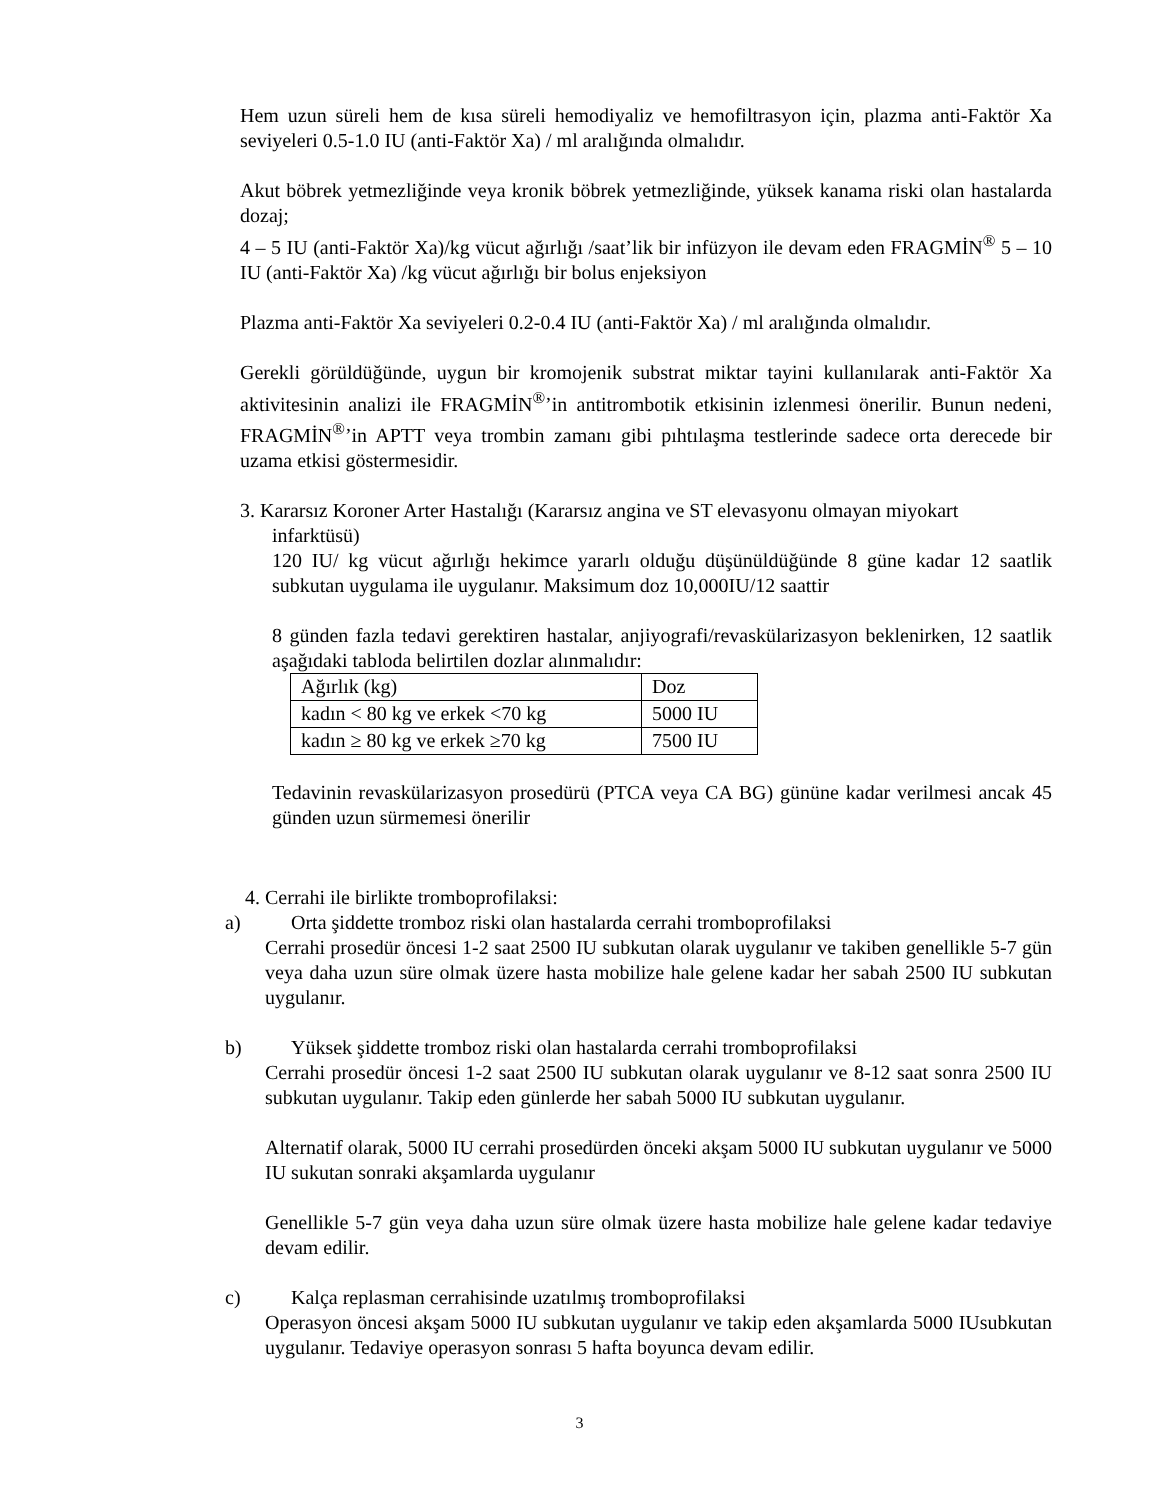Hem uzun süreli hem de kısa süreli hemodiyaliz ve hemofiltrasyon için, plazma anti-Faktör Xa seviyeleri 0.5-1.0 IU (anti-Faktör Xa) / ml aralığında olmalıdır.
Akut böbrek yetmezliğinde veya kronik böbrek yetmezliğinde, yüksek kanama riski olan hastalarda dozaj;
4 – 5 IU (anti-Faktör Xa)/kg vücut ağırlığı /saat’lik bir infüzyon ile devam eden FRAGMİN<sup>®</sup> 5 – 10 IU (anti-Faktör Xa) /kg vücut ağırlığı bir bolus enjeksiyon
Plazma anti-Faktör Xa seviyeleri 0.2-0.4 IU (anti-Faktör Xa) / ml aralığında olmalıdır.
Gerekli görüldüğünde, uygun bir kromojenik substrat miktar tayini kullanılarak anti-Faktör Xa aktivitesinin analizi ile FRAGMİN<sup>®</sup>’in antitrombotik etkisinin izlenmesi önerilir. Bunun nedeni, FRAGMİN<sup>®</sup>’in APTT veya trombin zamanı gibi pıhtılaşma testlerinde sadece orta derecede bir uzama etkisi göstermesidir.
3. Kararsız Koroner Arter Hastalığı (Kararsız angina ve ST elevasyonu olmayan miyokart
infarktüsü)
120 IU/ kg vücut ağırlığı hekimce yararlı olduğu düşünüldüğünde 8 güne kadar 12 saatlik subkutan uygulama ile uygulanır. Maksimum doz 10,000IU/12 saattir
8 günden fazla tedavi gerektiren hastalar, anjiyografi/revaskülarizasyon beklenirken, 12 saatlik aşağıdaki tabloda belirtilen dozlar alınmalıdır:
| Ağırlık (kg) | Doz |
| kadın < 80 kg ve erkek <70 kg | 5000 IU |
| kadın ≥ 80 kg ve erkek ≥70 kg | 7500 IU |
Tedavinin revaskülarizasyon prosedürü (PTCA veya CA BG) gününe kadar verilmesi ancak 45 günden uzun sürmemesi önerilir
4. Cerrahi ile birlikte tromboprofilaksi:
a) Orta şiddette tromboz riski olan hastalarda cerrahi tromboprofilaksi
Cerrahi prosedür öncesi 1-2 saat 2500 IU subkutan olarak uygulanır ve takiben genellikle 5-7 gün veya daha uzun süre olmak üzere hasta mobilize hale gelene kadar her sabah 2500 IU subkutan uygulanır.
b) Yüksek şiddette tromboz riski olan hastalarda cerrahi tromboprofilaksi
Cerrahi prosedür öncesi 1-2 saat 2500 IU subkutan olarak uygulanır ve 8-12 saat sonra 2500 IU subkutan uygulanır. Takip eden günlerde her sabah 5000 IU subkutan uygulanır.
Alternatif olarak, 5000 IU cerrahi prosedürden önceki akşam 5000 IU subkutan uygulanır ve 5000 IU sukutan sonraki akşamlarda uygulanır
Genellikle 5-7 gün veya daha uzun süre olmak üzere hasta mobilize hale gelene kadar tedaviye devam edilir.
c) Kalça replasman cerrahisinde uzatılmış tromboprofilaksi
Operasyon öncesi akşam 5000 IU subkutan uygulanır ve takip eden akşamlarda 5000 IUsubkutan uygulanır. Tedaviye operasyon sonrası 5 hafta boyunca devam edilir.
3